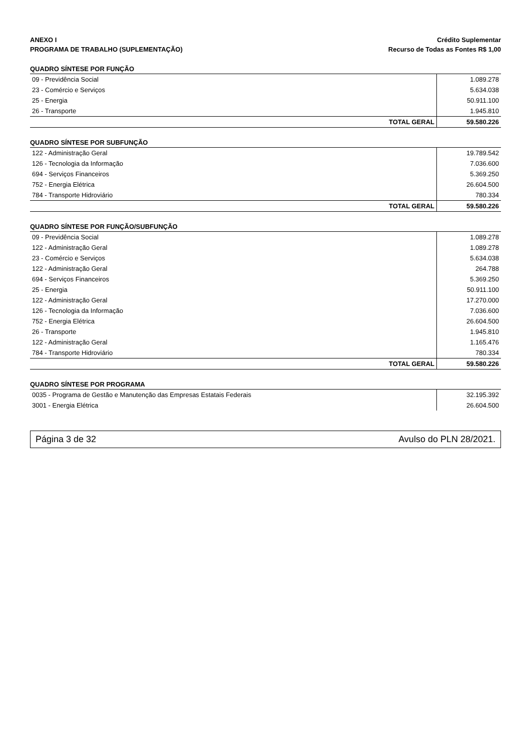ANEXO I Crédito Suplementar
PROGRAMA DE TRABALHO (SUPLEMENTAÇÃO)
Recurso de Todas as Fontes R$ 1,00
QUADRO SÍNTESE POR FUNÇÃO
| 09 - Previdência Social | 1.089.278 |
| 23 - Comércio e Serviços | 5.634.038 |
| 25 - Energia | 50.911.100 |
| 26 - Transporte | 1.945.810 |
| TOTAL GERAL | 59.580.226 |
QUADRO SÍNTESE POR SUBFUNÇÃO
| 122 - Administração Geral | 19.789.542 |
| 126 - Tecnologia da Informação | 7.036.600 |
| 694 - Serviços Financeiros | 5.369.250 |
| 752 - Energia Elétrica | 26.604.500 |
| 784 - Transporte Hidroviário | 780.334 |
| TOTAL GERAL | 59.580.226 |
QUADRO SÍNTESE POR FUNÇÃO/SUBFUNÇÃO
| 09 - Previdência Social | 1.089.278 |
| 122 - Administração Geral | 1.089.278 |
| 23 - Comércio e Serviços | 5.634.038 |
| 122 - Administração Geral | 264.788 |
| 694 - Serviços Financeiros | 5.369.250 |
| 25 - Energia | 50.911.100 |
| 122 - Administração Geral | 17.270.000 |
| 126 - Tecnologia da Informação | 7.036.600 |
| 752 - Energia Elétrica | 26.604.500 |
| 26 - Transporte | 1.945.810 |
| 122 - Administração Geral | 1.165.476 |
| 784 - Transporte Hidroviário | 780.334 |
| TOTAL GERAL | 59.580.226 |
QUADRO SÍNTESE POR PROGRAMA
| 0035 - Programa de Gestão e Manutenção das Empresas Estatais Federais | 32.195.392 |
| 3001 - Energia Elétrica | 26.604.500 |
Página 3 de 32 Avulso do PLN 28/2021.